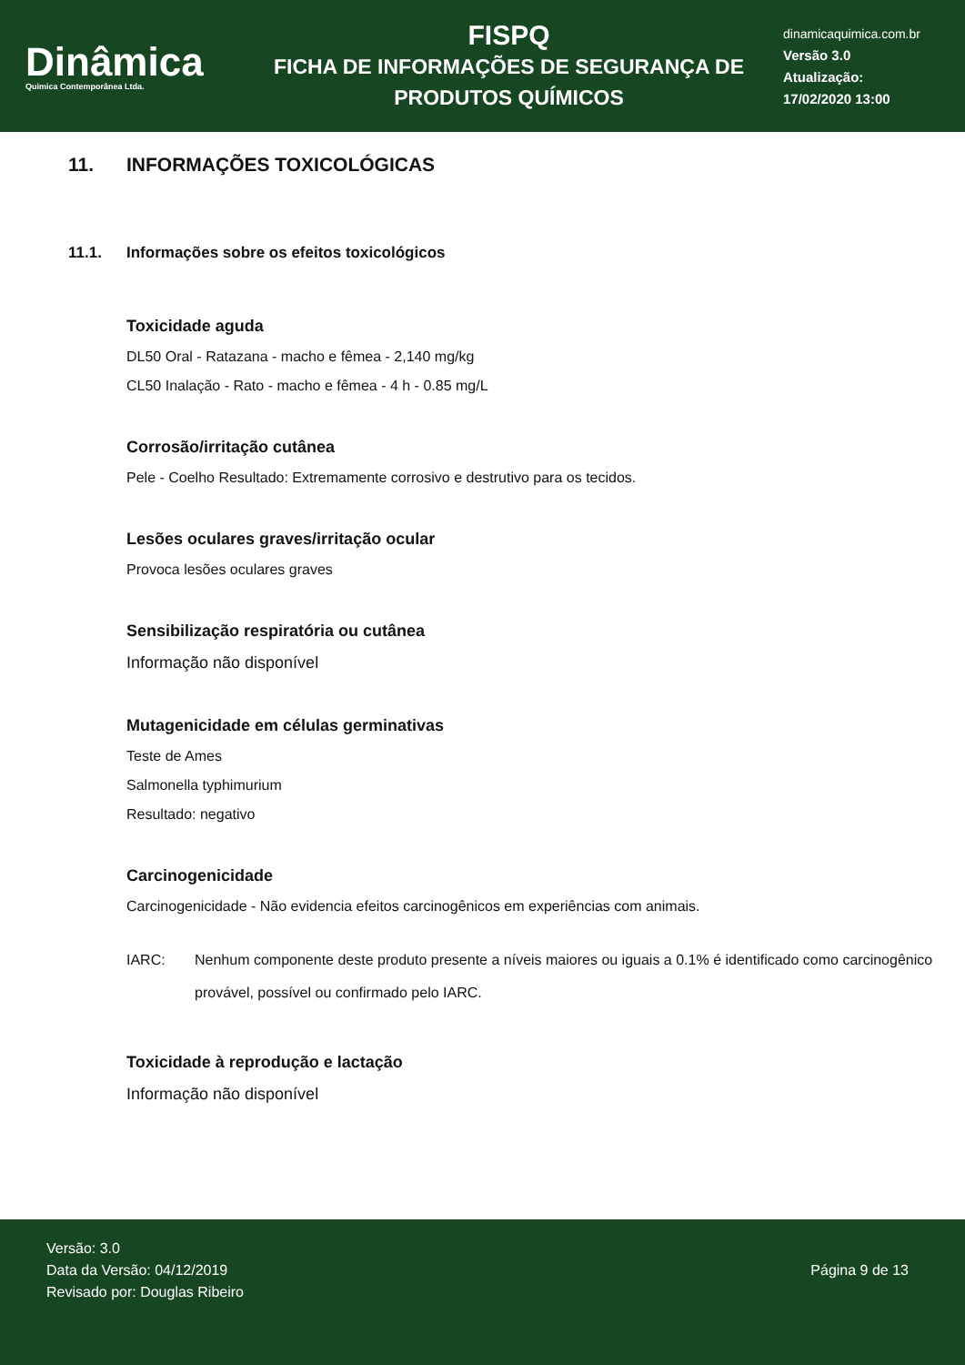Dinâmica
Quimica Contemporânea Ltda.
FISPQ
FICHA DE INFORMAÇÕES DE SEGURANÇA DE
PRODUTOS QUÍMICOS
dinamicaquimica.com.br
Versão 3.0
Atualização:
17/02/2020 13:00
11. INFORMAÇÕES TOXICOLÓGICAS
11.1. Informações sobre os efeitos toxicológicos
Toxicidade aguda
DL50 Oral - Ratazana - macho e fêmea - 2,140 mg/kg
CL50 Inalação - Rato - macho e fêmea - 4 h - 0.85 mg/L
Corrosão/irritação cutânea
Pele - Coelho Resultado: Extremamente corrosivo e destrutivo para os tecidos.
Lesões oculares graves/irritação ocular
Provoca lesões oculares graves
Sensibilização respiratória ou cutânea
Informação não disponível
Mutagenicidade em células germinativas
Teste de Ames
Salmonella typhimurium
Resultado: negativo
Carcinogenicidade
Carcinogenicidade - Não evidencia efeitos carcinogênicos em experiências com animais.
IARC: Nenhum componente deste produto presente a níveis maiores ou iguais a 0.1% é identificado como carcinogênico provável, possível ou confirmado pelo IARC.
Toxicidade à reprodução e lactação
Informação não disponível
Versão: 3.0
Data da Versão: 04/12/2019
Revisado por: Douglas Ribeiro
Página 9 de 13